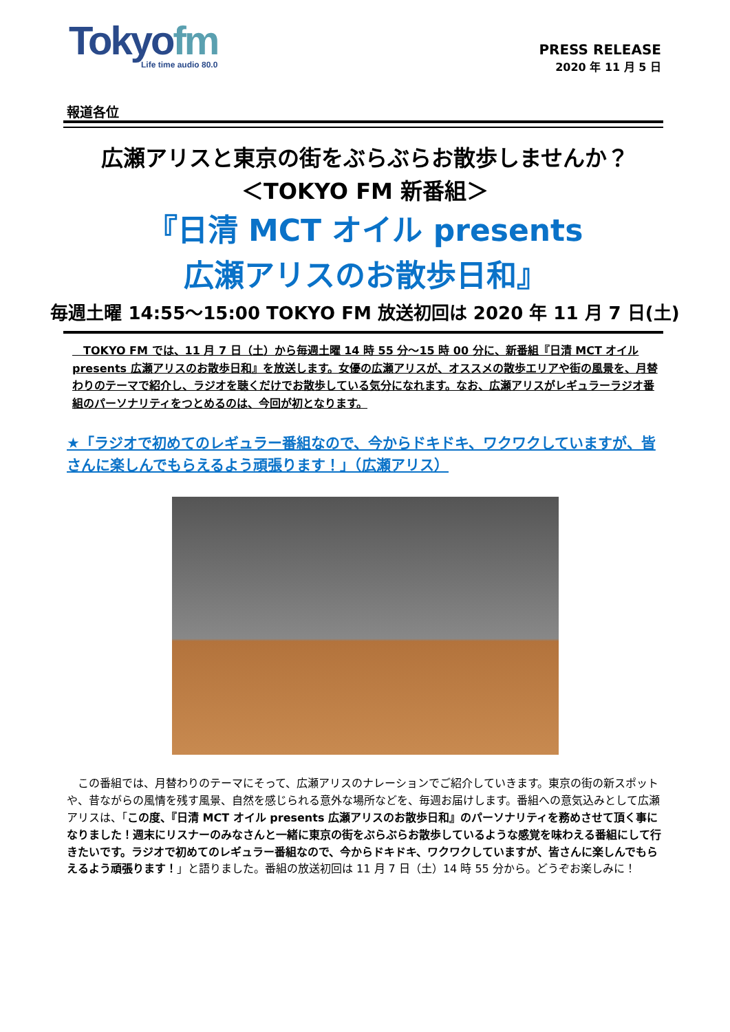Tokyofm
Life time audio 80.0
PRESS RELEASE
2020 年 11 月 5 日
報道各位
広瀬アリスと東京の街をぶらぶらお散歩しませんか？
＜TOKYO FM 新番組＞
『日清 MCT オイル presents
広瀬アリスのお散歩日和』
毎週土曜 14:55～15:00 TOKYO FM 放送初回は 2020 年 11 月 7 日(土)
　TOKYO FM では、11 月 7 日（土）から毎週土曜 14 時 55 分～15 時 00 分に、新番組『日清 MCT オイル presents 広瀬アリスのお散歩日和』を放送します。女優の広瀬アリスが、オススメの散歩エリアや街の風景を、月替わりのテーマで紹介し、ラジオを聴くだけでお散歩している気分になれます。なお、広瀬アリスがレギュラーラジオ番組のパーソナリティをつとめるのは、今回が初となります。
★「ラジオで初めてのレギュラー番組なので、今からドキドキ、ワクワクしていますが、皆さんに楽しんでもらえるよう頑張ります！」（広瀬アリス）
　この番組では、月替わりのテーマにそって、広瀬アリスのナレーションでご紹介していきます。東京の街の新スポットや、昔ながらの風情を残す風景、自然を感じられる意外な場所などを、毎週お届けします。番組への意気込みとして広瀬アリスは、「この度、『日清 MCT オイル presents 広瀬アリスのお散歩日和』のパーソナリティを務めさせて頂く事になりました！週末にリスナーのみなさんと一緒に東京の街をぶらぶらお散歩しているような感覚を味わえる番組にして行きたいです。ラジオで初めてのレギュラー番組なので、今からドキドキ、ワクワクしていますが、皆さんに楽しんでもらえるよう頑張ります！」と語りました。番組の放送初回は 11 月 7 日（土）14 時 55 分から。どうぞお楽しみに！